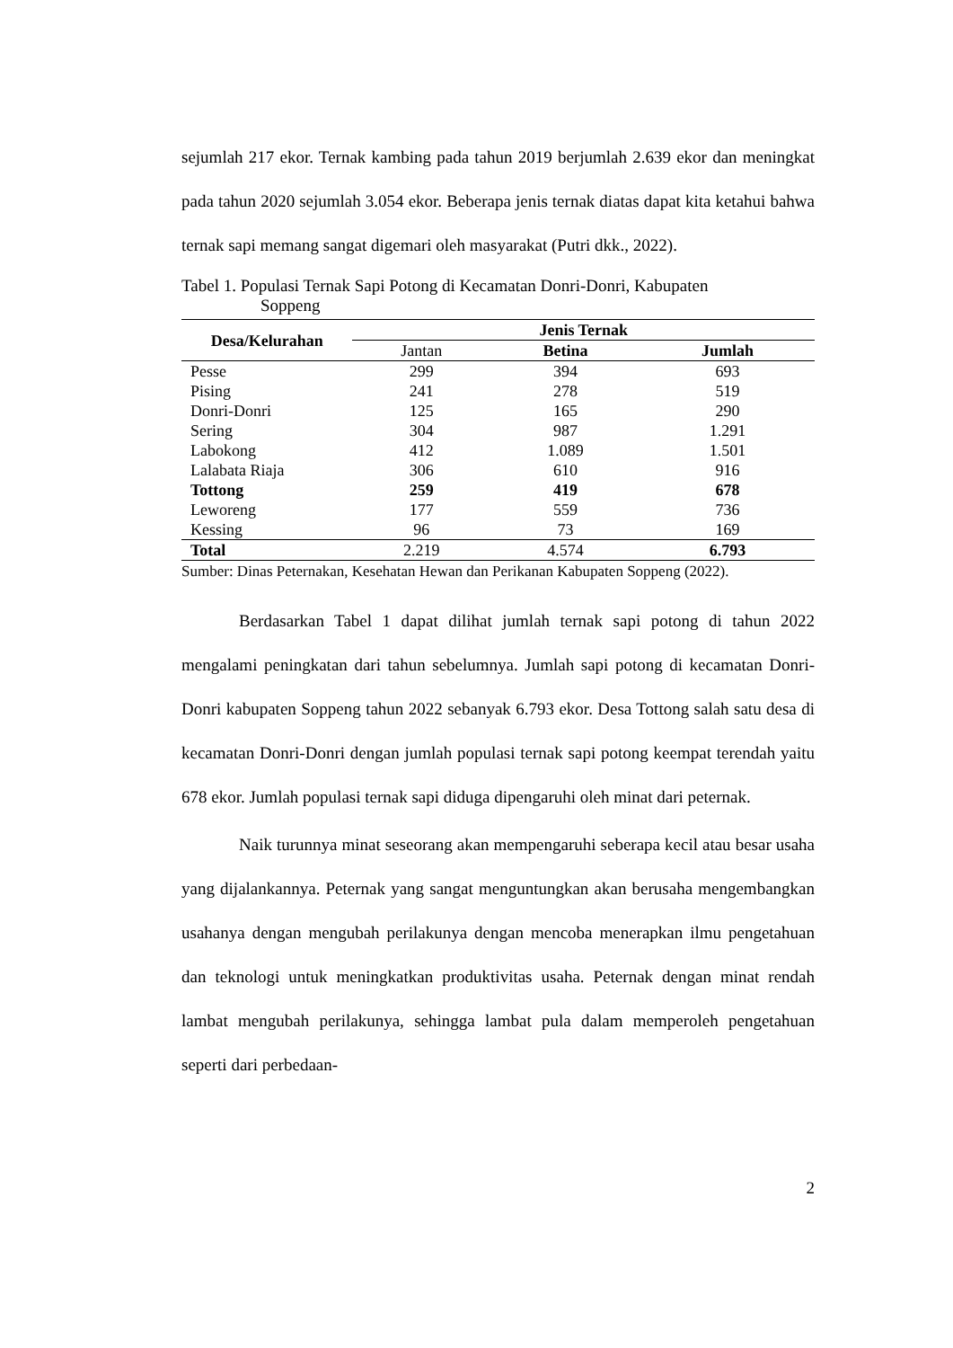sejumlah 217 ekor. Ternak kambing pada tahun 2019 berjumlah 2.639 ekor dan meningkat pada tahun 2020 sejumlah 3.054 ekor. Beberapa jenis ternak diatas dapat kita ketahui bahwa ternak sapi memang sangat digemari oleh masyarakat (Putri dkk., 2022).
Tabel 1. Populasi Ternak Sapi Potong di Kecamatan Donri-Donri, Kabupaten
Soppeng
| Desa/Kelurahan | Jenis Ternak | | |
| --- | --- | --- | --- |
| | Jantan | Betina | Jumlah |
| Pesse | 299 | 394 | 693 |
| Pising | 241 | 278 | 519 |
| Donri-Donri | 125 | 165 | 290 |
| Sering | 304 | 987 | 1.291 |
| Labokong | 412 | 1.089 | 1.501 |
| Lalabata Riaja | 306 | 610 | 916 |
| Tottong | 259 | 419 | 678 |
| Leworeng | 177 | 559 | 736 |
| Kessing | 96 | 73 | 169 |
| Total | 2.219 | 4.574 | 6.793 |
Sumber: Dinas Peternakan, Kesehatan Hewan dan Perikanan Kabupaten Soppeng (2022).
Berdasarkan Tabel 1 dapat dilihat jumlah ternak sapi potong di tahun 2022 mengalami peningkatan dari tahun sebelumnya. Jumlah sapi potong di kecamatan Donri-Donri kabupaten Soppeng tahun 2022 sebanyak 6.793 ekor. Desa Tottong salah satu desa di kecamatan Donri-Donri dengan jumlah populasi ternak sapi potong keempat terendah yaitu 678 ekor. Jumlah populasi ternak sapi diduga dipengaruhi oleh minat dari peternak.
Naik turunnya minat seseorang akan mempengaruhi seberapa kecil atau besar usaha yang dijalankannya. Peternak yang sangat menguntungkan akan berusaha mengembangkan usahanya dengan mengubah perilakunya dengan mencoba menerapkan ilmu pengetahuan dan teknologi untuk meningkatkan produktivitas usaha. Peternak dengan minat rendah lambat mengubah perilakunya, sehingga lambat pula dalam memperoleh pengetahuan seperti dari perbedaan-
2